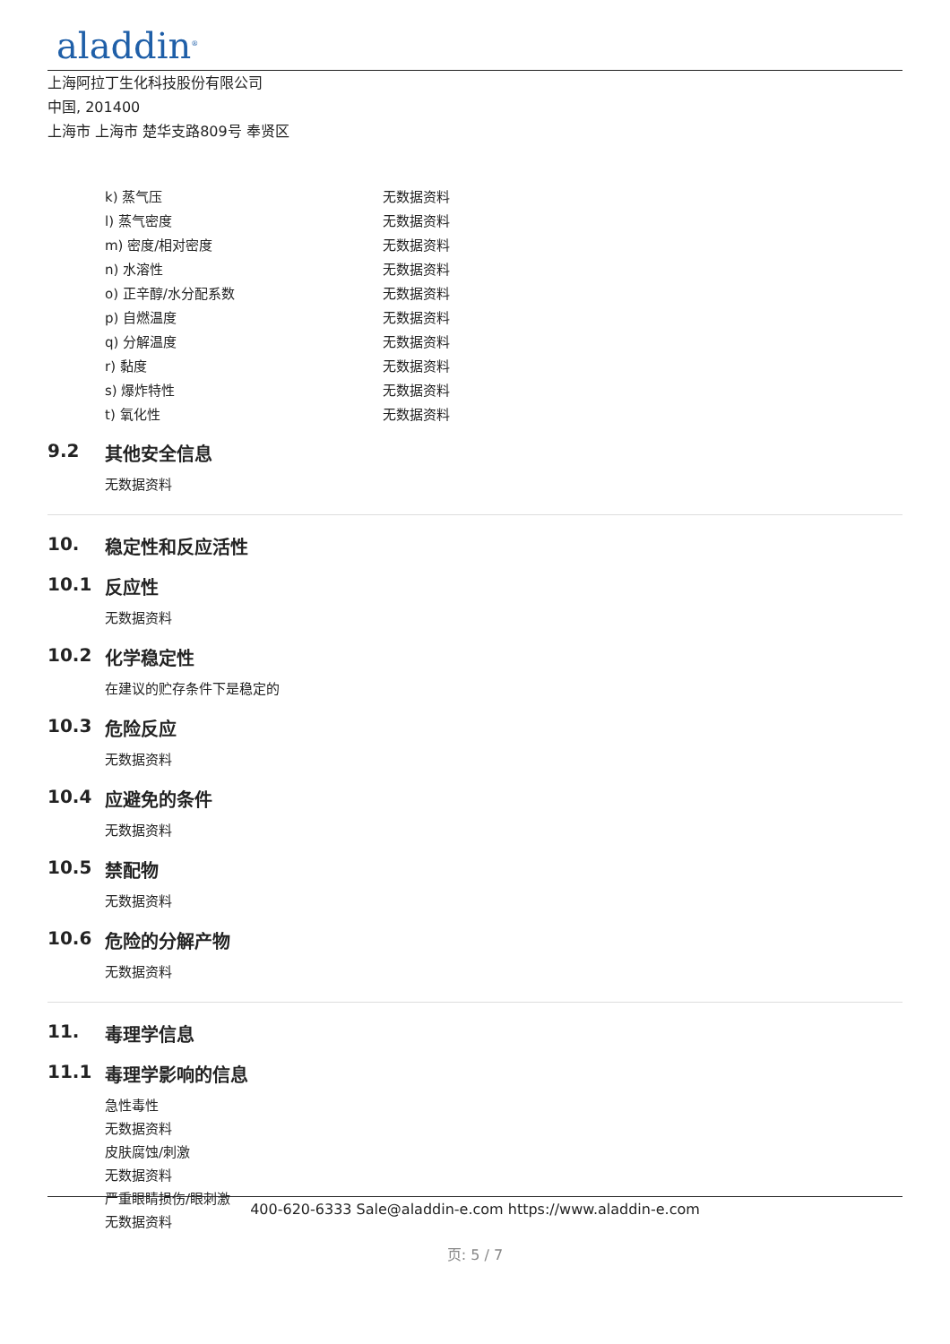aladdin<sup>®</sup>
上海阿拉丁生化科技股份有限公司
中国, 201400
上海市 上海市 楚华支路809号 奉贤区
| k) 蒸气压 | 无数据资料 |
| l) 蒸气密度 | 无数据资料 |
| m) 密度/相对密度 | 无数据资料 |
| n) 水溶性 | 无数据资料 |
| o) 正辛醇/水分配系数 | 无数据资料 |
| p) 自燃温度 | 无数据资料 |
| q) 分解温度 | 无数据资料 |
| r) 黏度 | 无数据资料 |
| s) 爆炸特性 | 无数据资料 |
| t) 氧化性 | 无数据资料 |
9.2 其他安全信息
无数据资料
10. 稳定性和反应活性
10.1 反应性
无数据资料
10.2 化学稳定性
在建议的贮存条件下是稳定的
10.3 危险反应
无数据资料
10.4 应避免的条件
无数据资料
10.5 禁配物
无数据资料
10.6 危险的分解产物
无数据资料
11. 毒理学信息
11.1 毒理学影响的信息
急性毒性
无数据资料
皮肤腐蚀/刺激
无数据资料
严重眼睛损伤/眼刺激
无数据资料
400-620-6333 Sale@aladdin-e.com https://www.aladdin-e.com
页: 5 / 7